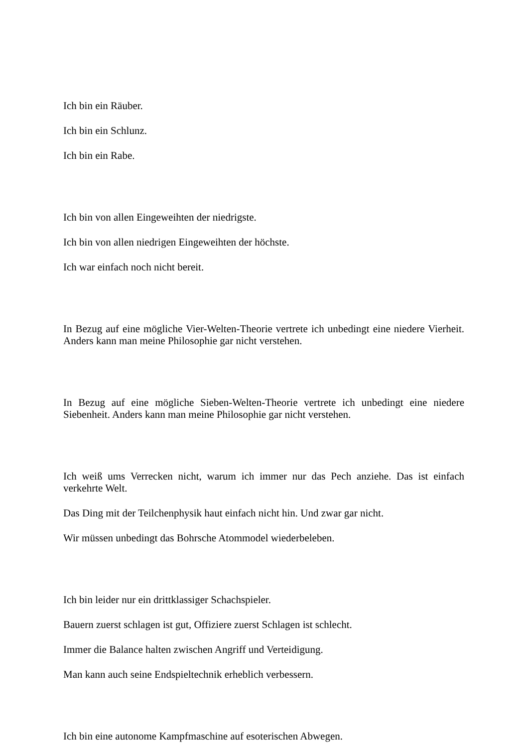Ich bin ein Räuber.
Ich bin ein Schlunz.
Ich bin ein Rabe.
Ich bin von allen Eingeweihten der niedrigste.
Ich bin von allen niedrigen Eingeweihten der höchste.
Ich war einfach noch nicht bereit.
In Bezug auf eine mögliche Vier-Welten-Theorie vertrete ich unbedingt eine niedere Vierheit. Anders kann man meine Philosophie gar nicht verstehen.
In Bezug auf eine mögliche Sieben-Welten-Theorie vertrete ich unbedingt eine niedere Siebenheit. Anders kann man meine Philosophie gar nicht verstehen.
Ich weiß ums Verrecken nicht, warum ich immer nur das Pech anziehe. Das ist einfach verkehrte Welt.
Das Ding mit der Teilchenphysik haut einfach nicht hin. Und zwar gar nicht.
Wir müssen unbedingt das Bohrsche Atommodel wiederbeleben.
Ich bin leider nur ein drittklassiger Schachspieler.
Bauern zuerst schlagen ist gut, Offiziere zuerst Schlagen ist schlecht.
Immer die Balance halten zwischen Angriff und Verteidigung.
Man kann auch seine Endspieltechnik erheblich verbessern.
Ich bin eine autonome Kampfmaschine auf esoterischen Abwegen.